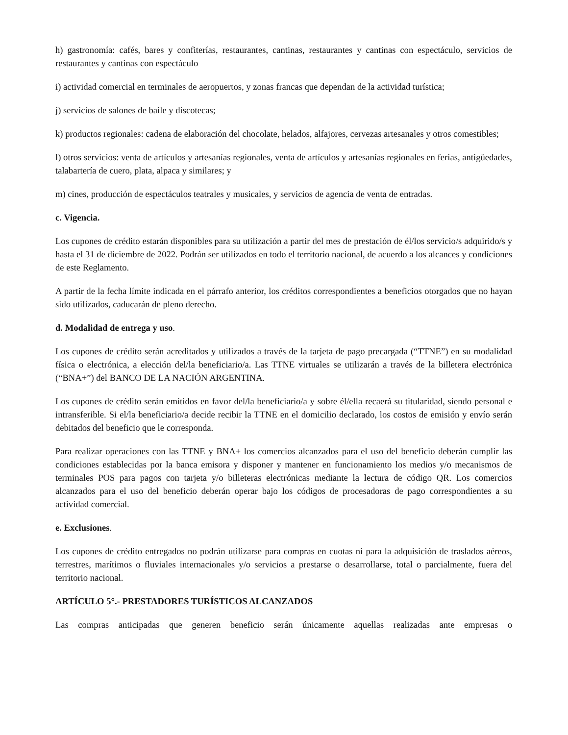h) gastronomía: cafés, bares y confiterías, restaurantes, cantinas, restaurantes y cantinas con espectáculo, servicios de restaurantes y cantinas con espectáculo
i) actividad comercial en terminales de aeropuertos, y zonas francas que dependan de la actividad turística;
j) servicios de salones de baile y discotecas;
k) productos regionales: cadena de elaboración del chocolate, helados, alfajores, cervezas artesanales y otros comestibles;
l) otros servicios: venta de artículos y artesanías regionales, venta de artículos y artesanías regionales en ferias, antigüedades, talabartería de cuero, plata, alpaca y similares; y
m) cines, producción de espectáculos teatrales y musicales, y servicios de agencia de venta de entradas.
c. Vigencia.
Los cupones de crédito estarán disponibles para su utilización a partir del mes de prestación de él/los servicio/s adquirido/s y hasta el 31 de diciembre de 2022. Podrán ser utilizados en todo el territorio nacional, de acuerdo a los alcances y condiciones de este Reglamento.
A partir de la fecha límite indicada en el párrafo anterior, los créditos correspondientes a beneficios otorgados que no hayan sido utilizados, caducarán de pleno derecho.
d. Modalidad de entrega y uso.
Los cupones de crédito serán acreditados y utilizados a través de la tarjeta de pago precargada (“TTNE”) en su modalidad física o electrónica, a elección del/la beneficiario/a. Las TTNE virtuales se utilizarán a través de la billetera electrónica (“BNA+”) del BANCO DE LA NACIÓN ARGENTINA.
Los cupones de crédito serán emitidos en favor del/la beneficiario/a y sobre él/ella recaerá su titularidad, siendo personal e intransferible. Si el/la beneficiario/a decide recibir la TTNE en el domicilio declarado, los costos de emisión y envío serán debitados del beneficio que le corresponda.
Para realizar operaciones con las TTNE y BNA+ los comercios alcanzados para el uso del beneficio deberán cumplir las condiciones establecidas por la banca emisora y disponer y mantener en funcionamiento los medios y/o mecanismos de terminales POS para pagos con tarjeta y/o billeteras electrónicas mediante la lectura de código QR. Los comercios alcanzados para el uso del beneficio deberán operar bajo los códigos de procesadoras de pago correspondientes a su actividad comercial.
e. Exclusiones.
Los cupones de crédito entregados no podrán utilizarse para compras en cuotas ni para la adquisición de traslados aéreos, terrestres, marítimos o fluviales internacionales y/o servicios a prestarse o desarrollarse, total o parcialmente, fuera del territorio nacional.
ARTÍCULO 5°.- PRESTADORES TURÍSTICOS ALCANZADOS
Las compras anticipadas que generen beneficio serán únicamente aquellas realizadas ante empresas o